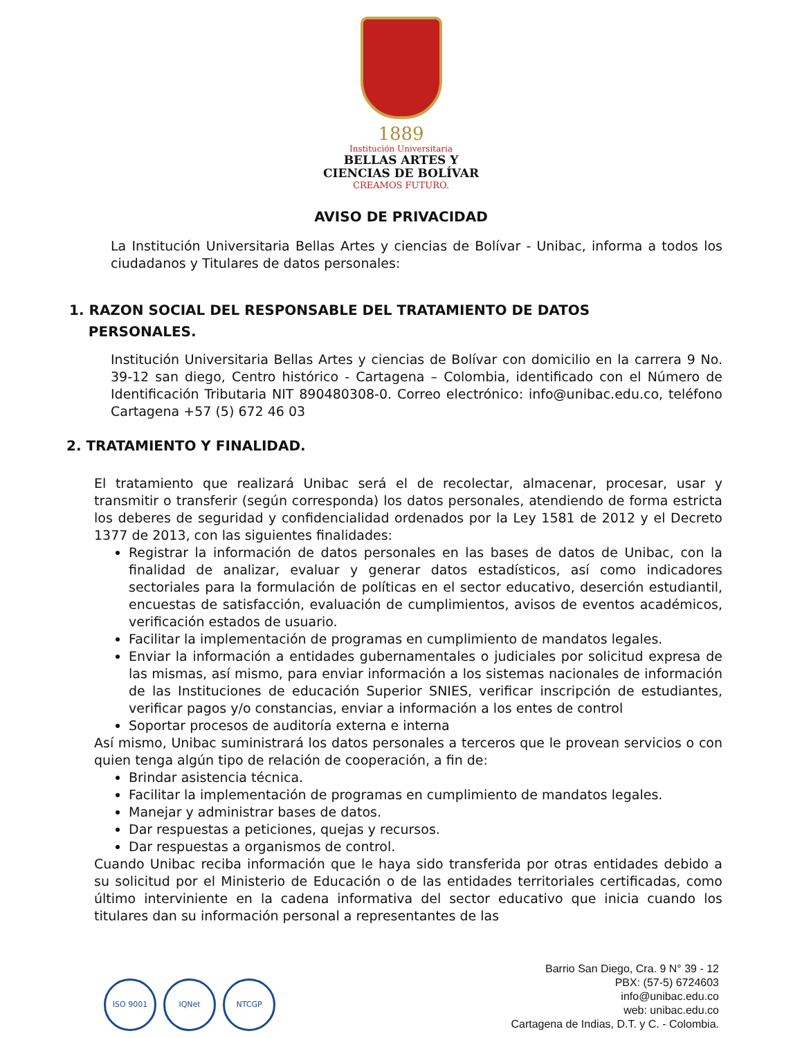1889
Institución Universitaria
BELLAS ARTES Y
CIENCIAS DE BOLÍVAR
CREAMOS FUTURO.
AVISO DE PRIVACIDAD
La Institución Universitaria Bellas Artes y ciencias de Bolívar - Unibac, informa a todos los ciudadanos y Titulares de datos personales:
1. RAZON SOCIAL DEL RESPONSABLE DEL TRATAMIENTO DE DATOS
PERSONALES.
Institución Universitaria Bellas Artes y ciencias de Bolívar con domicilio en la carrera 9 No. 39-12 san diego, Centro histórico - Cartagena – Colombia, identificado con el Número de Identificación Tributaria NIT 890480308-0. Correo electrónico: info@unibac.edu.co, teléfono Cartagena +57 (5) 672 46 03
2. TRATAMIENTO Y FINALIDAD.
El tratamiento que realizará Unibac será el de recolectar, almacenar, procesar, usar y transmitir o transferir (según corresponda) los datos personales, atendiendo de forma estricta los deberes de seguridad y confidencialidad ordenados por la Ley 1581 de 2012 y el Decreto 1377 de 2013, con las siguientes finalidades:
Registrar la información de datos personales en las bases de datos de Unibac, con la finalidad de analizar, evaluar y generar datos estadísticos, así como indicadores sectoriales para la formulación de políticas en el sector educativo, deserción estudiantil, encuestas de satisfacción, evaluación de cumplimientos, avisos de eventos académicos, verificación estados de usuario.
Facilitar la implementación de programas en cumplimiento de mandatos legales.
Enviar la información a entidades gubernamentales o judiciales por solicitud expresa de las mismas, así mismo, para enviar información a los sistemas nacionales de información de las Instituciones de educación Superior SNIES, verificar inscripción de estudiantes, verificar pagos y/o constancias, enviar a información a los entes de control
Soportar procesos de auditoría externa e interna
Así mismo, Unibac suministrará los datos personales a terceros que le provean servicios o con quien tenga algún tipo de relación de cooperación, a fin de:
Brindar asistencia técnica.
Facilitar la implementación de programas en cumplimiento de mandatos legales.
Manejar y administrar bases de datos.
Dar respuestas a peticiones, quejas y recursos.
Dar respuestas a organismos de control.
Cuando Unibac reciba información que le haya sido transferida por otras entidades debido a su solicitud por el Ministerio de Educación o de las entidades territoriales certificadas, como último interviniente en la cadena informativa del sector educativo que inicia cuando los titulares dan su información personal a representantes de las
ISO 9001 IQNet NTCGP
Barrio San Diego, Cra. 9 N° 39 - 12
PBX: (57-5) 6724603
info@unibac.edu.co
web: unibac.edu.co
Cartagena de Indias, D.T. y C. - Colombia.